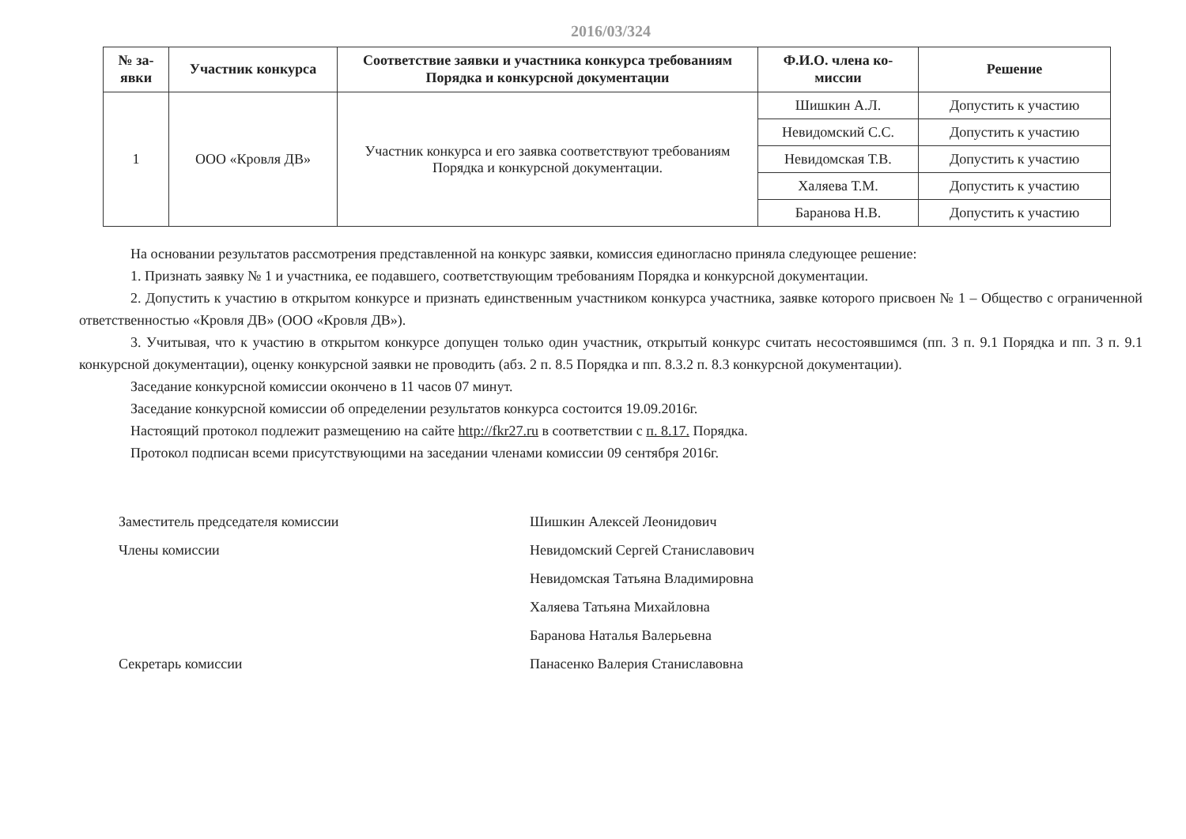2016/03/324
| № за- явки | Участник конкурса | Соответствие заявки и участника конкурса требованиям Порядка и конкурсной документации | Ф.И.О. члена ко- миссии | Решение |
| --- | --- | --- | --- | --- |
| 1 | ООО «Кровля ДВ» | Участник конкурса и его заявка соответствуют требованиям Порядка и конкурсной документации. | Шишкин А.Л. | Допустить к участию |
| | | | Невидомский С.С. | Допустить к участию |
| | | | Невидомская Т.В. | Допустить к участию |
| | | | Халяева Т.М. | Допустить к участию |
| | | | Баранова Н.В. | Допустить к участию |
На основании результатов рассмотрения представленной на конкурс заявки, комиссия единогласно приняла следующее решение:
1. Признать заявку № 1 и участника, ее подавшего, соответствующим требованиям Порядка и конкурсной документации.
2. Допустить к участию в открытом конкурсе и признать единственным участником конкурса участника, заявке которого присвоен № 1 – Общество с ограниченной ответственностью «Кровля ДВ» (ООО «Кровля ДВ»).
3. Учитывая, что к участию в открытом конкурсе допущен только один участник, открытый конкурс считать несостоявшимся (пп. 3 п. 9.1 Порядка и пп. 3 п. 9.1 конкурсной документации), оценку конкурсной заявки не проводить (абз. 2 п. 8.5 Порядка и пп. 8.3.2 п. 8.3 конкурсной документации).
Заседание конкурсной комиссии окончено в 11 часов 07 минут.
Заседание конкурсной комиссии об определении результатов конкурса состоится 19.09.2016г.
Настоящий протокол подлежит размещению на сайте http://fkr27.ru в соответствии с п. 8.17. Порядка.
Протокол подписан всеми присутствующими на заседании членами комиссии 09 сентября 2016г.
Заместитель председателя комиссии
Шишкин Алексей Леонидович
Члены комиссии
Невидомский Сергей Станиславович
Невидомская Татьяна Владимировна
Халяева Татьяна Михайловна
Баранова Наталья Валерьевна
Секретарь комиссии
Панасенко Валерия Станиславовна